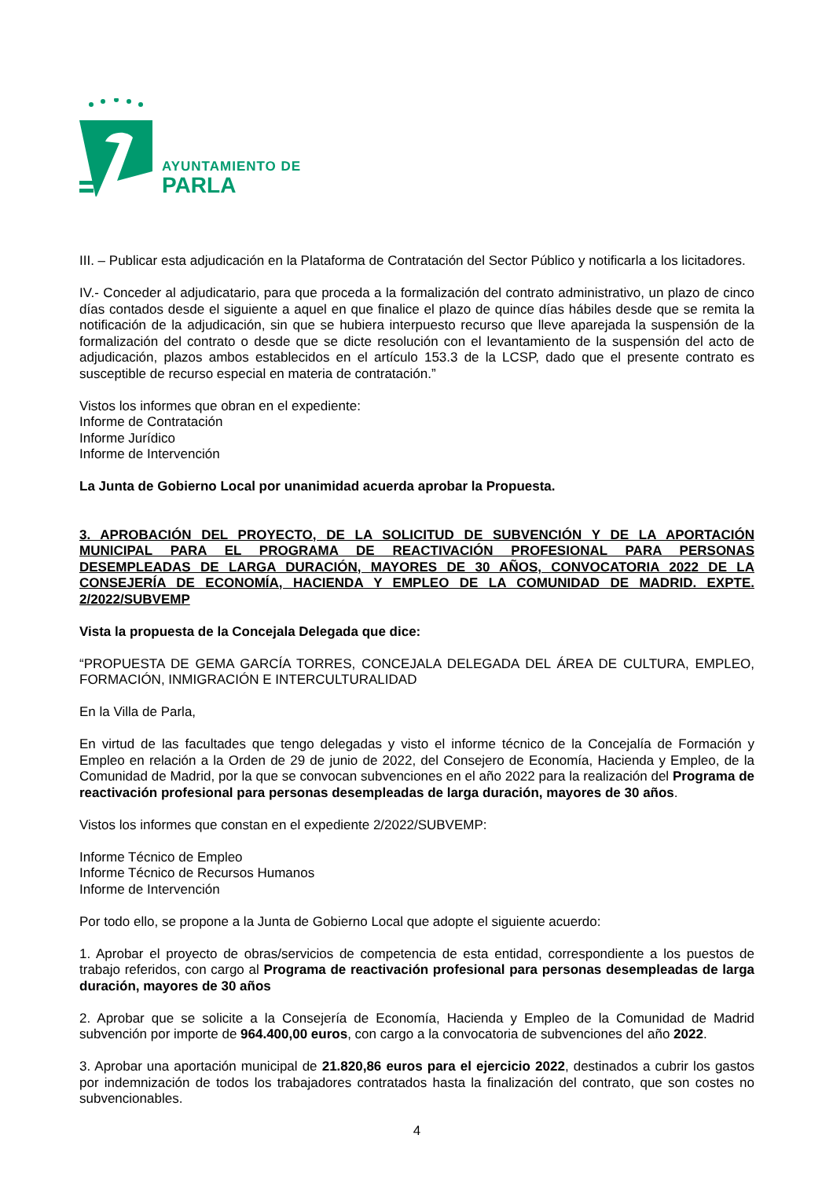AYUNTAMIENTO DE
PARLA
III. – Publicar esta adjudicación en la Plataforma de Contratación del Sector Público y notificarla a los licitadores.
IV.- Conceder al adjudicatario, para que proceda a la formalización del contrato administrativo, un plazo de cinco días contados desde el siguiente a aquel en que finalice el plazo de quince días hábiles desde que se remita la notificación de la adjudicación, sin que se hubiera interpuesto recurso que lleve aparejada la suspensión de la formalización del contrato o desde que se dicte resolución con el levantamiento de la suspensión del acto de adjudicación, plazos ambos establecidos en el artículo 153.3 de la LCSP, dado que el presente contrato es susceptible de recurso especial en materia de contratación.”
Vistos los informes que obran en el expediente:
Informe de Contratación
Informe Jurídico
Informe de Intervención
La Junta de Gobierno Local por unanimidad acuerda aprobar la Propuesta.
3. APROBACIÓN DEL PROYECTO, DE LA SOLICITUD DE SUBVENCIÓN Y DE LA APORTACIÓN MUNICIPAL PARA EL PROGRAMA DE REACTIVACIÓN PROFESIONAL PARA PERSONAS DESEMPLEADAS DE LARGA DURACIÓN, MAYORES DE 30 AÑOS, CONVOCATORIA 2022 DE LA CONSEJERÍA DE ECONOMÍA, HACIENDA Y EMPLEO DE LA COMUNIDAD DE MADRID. EXPTE. 2/2022/SUBVEMP
Vista la propuesta de la Concejala Delegada que dice:
“PROPUESTA DE GEMA GARCÍA TORRES, CONCEJALA DELEGADA DEL ÁREA DE CULTURA, EMPLEO, FORMACIÓN, INMIGRACIÓN E INTERCULTURALIDAD
En la Villa de Parla,
En virtud de las facultades que tengo delegadas y visto el informe técnico de la Concejalía de Formación y Empleo en relación a la Orden de 29 de junio de 2022, del Consejero de Economía, Hacienda y Empleo, de la Comunidad de Madrid, por la que se convocan subvenciones en el año 2022 para la realización del Programa de reactivación profesional para personas desempleadas de larga duración, mayores de 30 años.
Vistos los informes que constan en el expediente 2/2022/SUBVEMP:
Informe Técnico de Empleo
Informe Técnico de Recursos Humanos
Informe de Intervención
Por todo ello, se propone a la Junta de Gobierno Local que adopte el siguiente acuerdo:
1. Aprobar el proyecto de obras/servicios de competencia de esta entidad, correspondiente a los puestos de trabajo referidos, con cargo al Programa de reactivación profesional para personas desempleadas de larga duración, mayores de 30 años
2. Aprobar que se solicite a la Consejería de Economía, Hacienda y Empleo de la Comunidad de Madrid subvención por importe de 964.400,00 euros, con cargo a la convocatoria de subvenciones del año 2022.
3. Aprobar una aportación municipal de 21.820,86 euros para el ejercicio 2022, destinados a cubrir los gastos por indemnización de todos los trabajadores contratados hasta la finalización del contrato, que son costes no subvencionables.
4